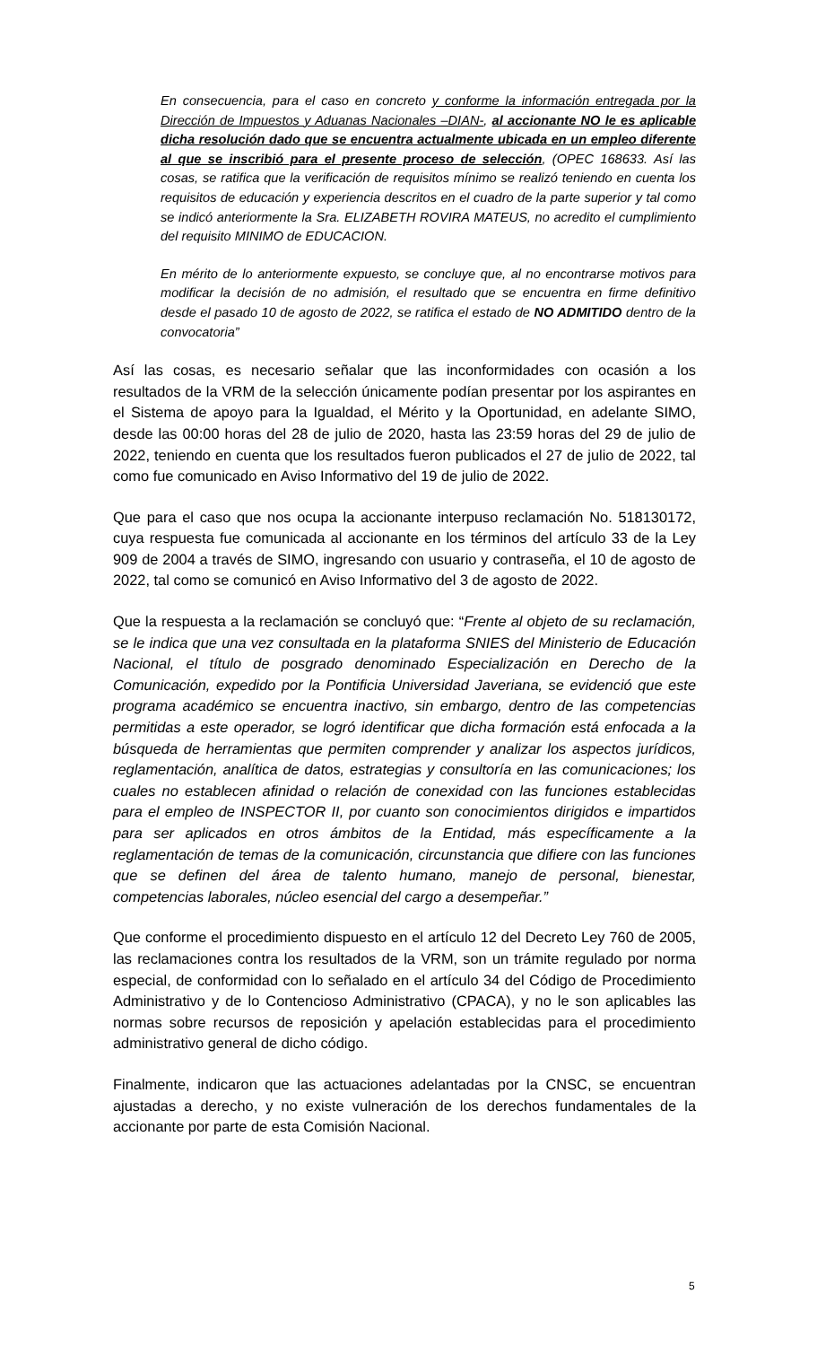En consecuencia, para el caso en concreto y conforme la información entregada por la Dirección de Impuestos y Aduanas Nacionales –DIAN-, al accionante NO le es aplicable dicha resolución dado que se encuentra actualmente ubicada en un empleo diferente al que se inscribió para el presente proceso de selección, (OPEC 168633. Así las cosas, se ratifica que la verificación de requisitos mínimo se realizó teniendo en cuenta los requisitos de educación y experiencia descritos en el cuadro de la parte superior y tal como se indicó anteriormente la Sra. ELIZABETH ROVIRA MATEUS, no acredito el cumplimiento del requisito MINIMO de EDUCACION.
En mérito de lo anteriormente expuesto, se concluye que, al no encontrarse motivos para modificar la decisión de no admisión, el resultado que se encuentra en firme definitivo desde el pasado 10 de agosto de 2022, se ratifica el estado de NO ADMITIDO dentro de la convocatoria”
Así las cosas, es necesario señalar que las inconformidades con ocasión a los resultados de la VRM de la selección únicamente podían presentar por los aspirantes en el Sistema de apoyo para la Igualdad, el Mérito y la Oportunidad, en adelante SIMO, desde las 00:00 horas del 28 de julio de 2020, hasta las 23:59 horas del 29 de julio de 2022, teniendo en cuenta que los resultados fueron publicados el 27 de julio de 2022, tal como fue comunicado en Aviso Informativo del 19 de julio de 2022.
Que para el caso que nos ocupa la accionante interpuso reclamación No. 518130172, cuya respuesta fue comunicada al accionante en los términos del artículo 33 de la Ley 909 de 2004 a través de SIMO, ingresando con usuario y contraseña, el 10 de agosto de 2022, tal como se comunicó en Aviso Informativo del 3 de agosto de 2022.
Que la respuesta a la reclamación se concluyó que: “Frente al objeto de su reclamación, se le indica que una vez consultada en la plataforma SNIES del Ministerio de Educación Nacional, el título de posgrado denominado Especialización en Derecho de la Comunicación, expedido por la Pontificia Universidad Javeriana, se evidenció que este programa académico se encuentra inactivo, sin embargo, dentro de las competencias permitidas a este operador, se logró identificar que dicha formación está enfocada a la búsqueda de herramientas que permiten comprender y analizar los aspectos jurídicos, reglamentación, analítica de datos, estrategias y consultoría en las comunicaciones; los cuales no establecen afinidad o relación de conexidad con las funciones establecidas para el empleo de INSPECTOR II, por cuanto son conocimientos dirigidos e impartidos para ser aplicados en otros ámbitos de la Entidad, más específicamente a la reglamentación de temas de la comunicación, circunstancia que difiere con las funciones que se definen del área de talento humano, manejo de personal, bienestar, competencias laborales, núcleo esencial del cargo a desempeñar.”
Que conforme el procedimiento dispuesto en el artículo 12 del Decreto Ley 760 de 2005, las reclamaciones contra los resultados de la VRM, son un trámite regulado por norma especial, de conformidad con lo señalado en el artículo 34 del Código de Procedimiento Administrativo y de lo Contencioso Administrativo (CPACA), y no le son aplicables las normas sobre recursos de reposición y apelación establecidas para el procedimiento administrativo general de dicho código.
Finalmente, indicaron que las actuaciones adelantadas por la CNSC, se encuentran ajustadas a derecho, y no existe vulneración de los derechos fundamentales de la accionante por parte de esta Comisión Nacional.
5